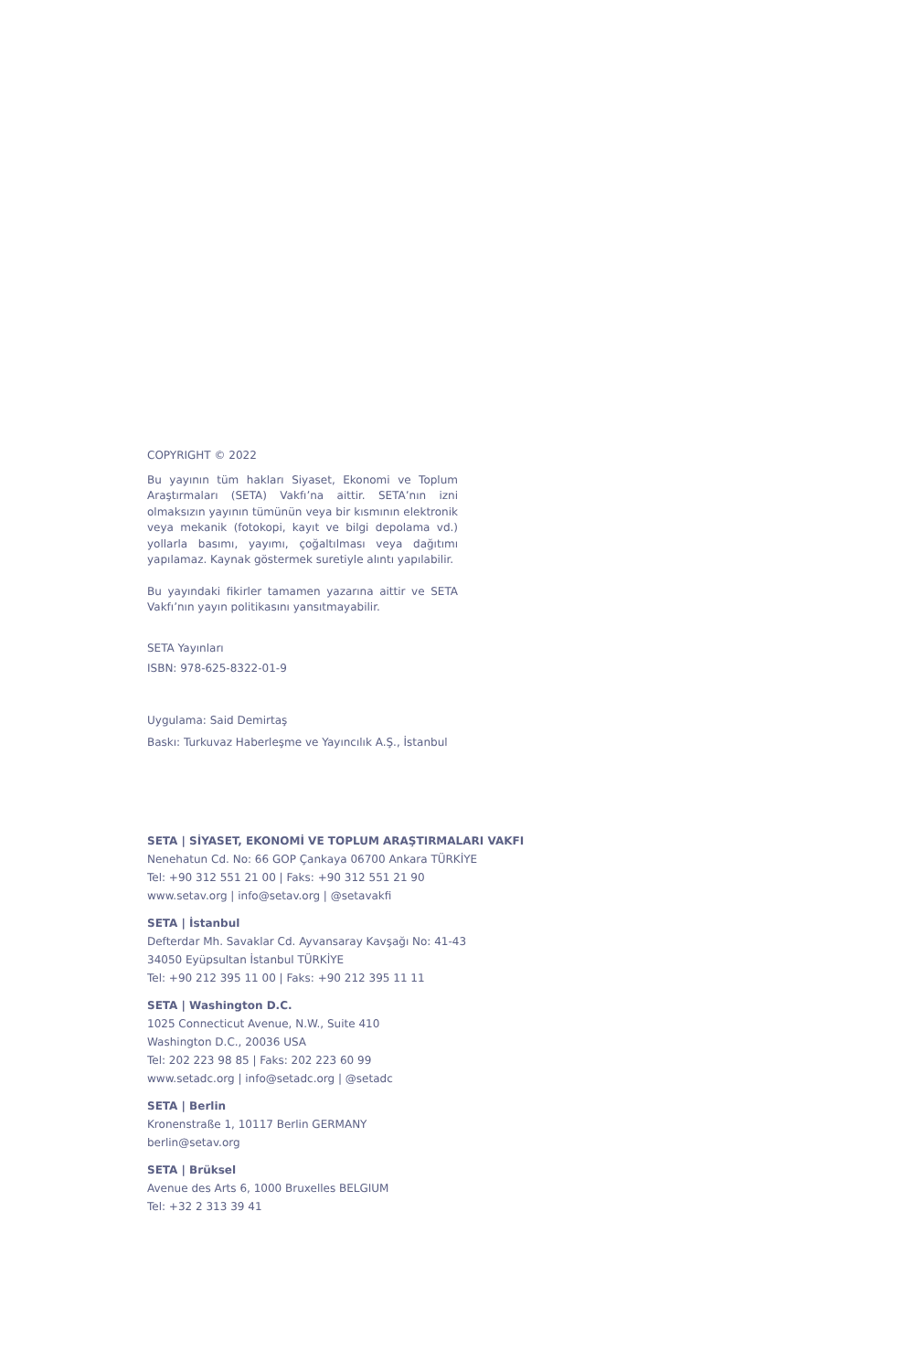COPYRIGHT © 2022
Bu yayının tüm hakları Siyaset, Ekonomi ve Toplum Araştırmaları (SETA) Vakfı’na aittir. SETA’nın izni olmaksızın yayının tümünün veya bir kısmının elektronik veya mekanik (fotokopi, kayıt ve bilgi depolama vd.) yollarla basımı, yayımı, çoğaltılması veya dağıtımı yapılamaz. Kaynak göstermek suretiyle alıntı yapılabilir.
Bu yayındaki fikirler tamamen yazarına aittir ve SETA Vakfı’nın yayın politikasını yansıtmayabilir.
SETA Yayınları
ISBN: 978-625-8322-01-9
Uygulama: Said Demirtaş
Baskı: Turkuvaz Haberleşme ve Yayıncılık A.Ş., İstanbul
SETA | SİYASET, EKONOMİ VE TOPLUM ARAŞTIRMALARI VAKFI
Nenehatun Cd. No: 66 GOP Çankaya 06700 Ankara TÜRKİYE
Tel: +90 312 551 21 00 | Faks: +90 312 551 21 90
www.setav.org | info@setav.org | @setavakfi
SETA | İstanbul
Defterdar Mh. Savaklar Cd. Ayvansaray Kavşağı No: 41-43
34050 Eyüpsultan İstanbul TÜRKİYE
Tel: +90 212 395 11 00 | Faks: +90 212 395 11 11
SETA | Washington D.C.
1025 Connecticut Avenue, N.W., Suite 410
Washington D.C., 20036 USA
Tel: 202 223 98 85 | Faks: 202 223 60 99
www.setadc.org | info@setadc.org | @setadc
SETA | Berlin
Kronenstraße 1, 10117 Berlin GERMANY
berlin@setav.org
SETA | Brüksel
Avenue des Arts 6, 1000 Bruxelles BELGIUM
Tel: +32 2 313 39 41